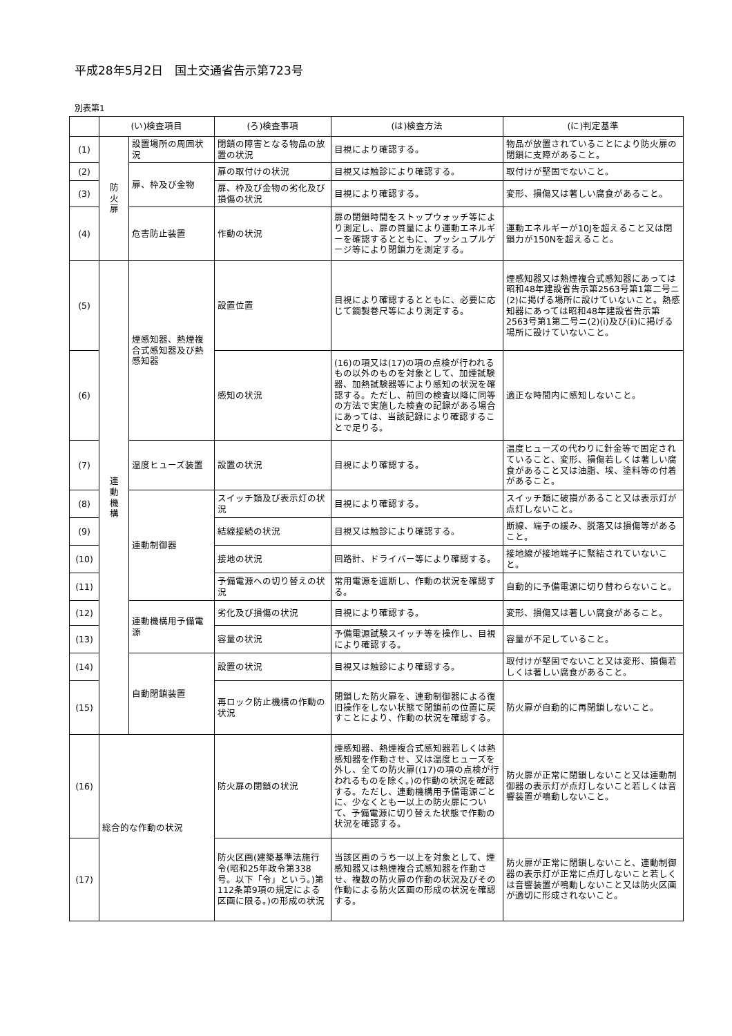平成28年5月2日　国土交通省告示第723号
別表第1
| | (い)検査項目 | | (ろ)検査事項 | (は)検査方法 | (に)判定基準 |
| --- | --- | --- | --- | --- | --- |
| (1) | 防 火 扉 | 設置場所の周囲状況 | 閉鎖の障害となる物品の放置の状況 | 目視により確認する。 | 物品が放置されていることにより防火扉の閉鎖に支障があること。 |
| (2) | | 扉、枠及び金物 | 扉の取付けの状況 | 目視又は触診により確認する。 | 取付けが堅固でないこと。 |
| (3) | | | 扉、枠及び金物の劣化及び損傷の状況 | 目視により確認する。 | 変形、損傷又は著しい腐食があること。 |
| (4) | | 危害防止装置 | 作動の状況 | 扉の閉鎖時間をストップウォッチ等により測定し、扉の質量により運動エネルギーを確認するとともに、プッシュプルゲージ等により閉鎖力を測定する。 | 運動エネルギーが10Jを超えること又は閉鎖力が150Nを超えること。 |
| (5) | 連 動 機 構 | 煙感知器、熱煙複合式感知器及び熱感知器 | 設置位置 | 目視により確認するとともに、必要に応じて鋼製巻尺等により測定する。 | 煙感知器又は熱煙複合式感知器にあっては昭和48年建設省告示第2563号第1第二号ニ(2)に掲げる場所に設けていないこと。熱感知器にあっては昭和48年建設省告示第2563号第1第二号ニ(2)(ⅰ)及び(ⅱ)に掲げる場所に設けていないこと。 |
| (6) | | | 感知の状況 | (16)の項又は(17)の項の点検が行われるもの以外のものを対象として、加煙試験器、加熱試験器等により感知の状況を確認する。ただし、前回の検査以降に同等の方法で実施した検査の記録がある場合にあっては、当該記録により確認することで足りる。 | 適正な時間内に感知しないこと。 |
| (7) | | 温度ヒューズ装置 | 設置の状況 | 目視により確認する。 | 温度ヒューズの代わりに針金等で固定されていること、変形、損傷若しくは著しい腐食があること又は油脂、埃、塗料等の付着があること。 |
| (8) | | 連動制御器 | スイッチ類及び表示灯の状況 | 目視により確認する。 | スイッチ類に破損があること又は表示灯が点灯しないこと。 |
| (9) | | | 結線接続の状況 | 目視又は触診により確認する。 | 断線、端子の緩み、脱落又は損傷等があること。 |
| (10) | | | 接地の状況 | 回路計、ドライバー等により確認する。 | 接地線が接地端子に緊結されていないこと。 |
| (11) | | | 予備電源への切り替えの状況 | 常用電源を遮断し、作動の状況を確認する。 | 自動的に予備電源に切り替わらないこと。 |
| (12) | | 連動機構用予備電源 | 劣化及び損傷の状況 | 目視により確認する。 | 変形、損傷又は著しい腐食があること。 |
| (13) | | | 容量の状況 | 予備電源試験スイッチ等を操作し、目視により確認する。 | 容量が不足していること。 |
| (14) | | 自動閉鎖装置 | 設置の状況 | 目視又は触診により確認する。 | 取付けが堅固でないこと又は変形、損傷若しくは著しい腐食があること。 |
| (15) | | | 再ロック防止機構の作動の状況 | 閉鎖した防火扉を、連動制御器による復旧操作をしない状態で閉鎖前の位置に戻すことにより、作動の状況を確認する。 | 防火扉が自動的に再閉鎖しないこと。 |
| (16) | 総合的な作動の状況 | | 防火扉の閉鎖の状況 | 煙感知器、熱煙複合式感知器若しくは熱感知器を作動させ、又は温度ヒューズを外し、全ての防火扉((17)の項の点検が行われるものを除く。)の作動の状況を確認する。ただし、連動機構用予備電源ごとに、少なくとも一以上の防火扉について、予備電源に切り替えた状態で作動の状況を確認する。 | 防火扉が正常に閉鎖しないこと又は連動制御器の表示灯が点灯しないこと若しくは音響装置が鳴動しないこと。 |
| (17) | | | 防火区画(建築基準法施行令(昭和25年政令第338号。以下「令」という。)第112条第9項の規定による区画に限る。)の形成の状況 | 当該区画のうち一以上を対象として、煙感知器又は熱煙複合式感知器を作動させ、複数の防火扉の作動の状況及びその作動による防火区画の形成の状況を確認する。 | 防火扉が正常に閉鎖しないこと、連動制御器の表示灯が正常に点灯しないこと若しくは音響装置が鳴動しないこと又は防火区画が適切に形成されないこと。 |